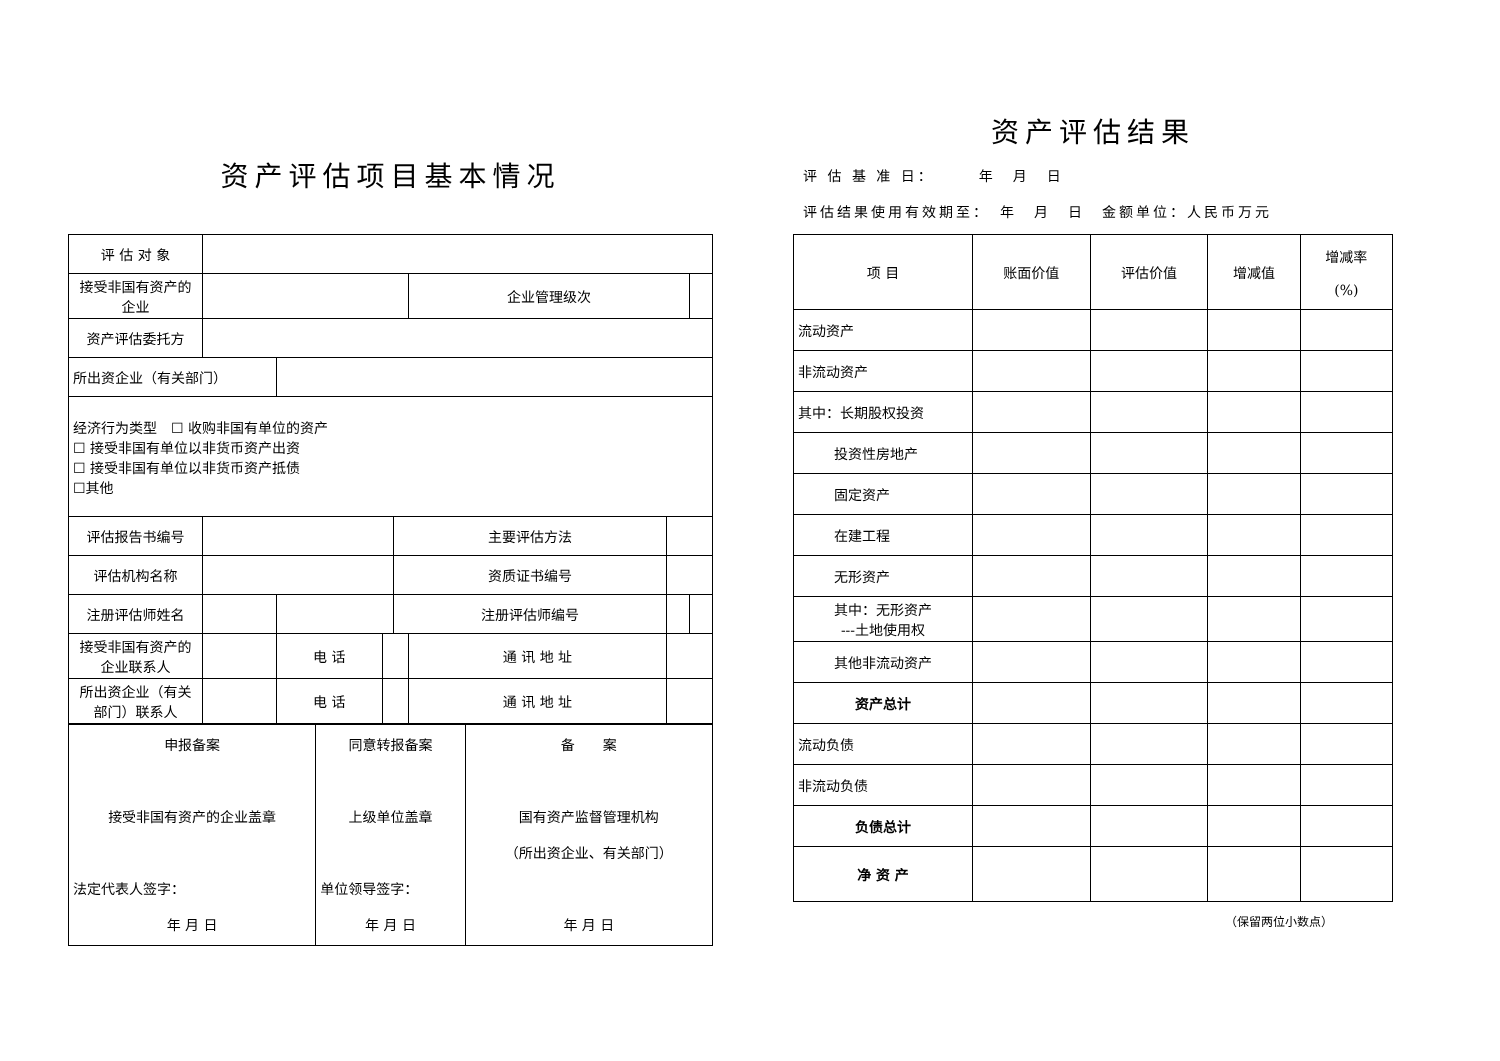资产评估项目基本情况
| 评 估 对 象 | | | | | | | |
| 接受非国有资产的企业 | | | | | 企业管理级次 | | |
| 资产评估委托方 | | | | | | | |
| 所出资企业（有关部门） | | | | | | | |
| 经济行为类型 ☐ 收购非国有单位的资产 ☐ 接受非国有单位以非货币资产出资 ☐ 接受非国有单位以非货币资产抵债 ☐其他 | | | | | | | |
| 评估报告书编号 | | | | 主要评估方法 | | | |
| 评估机构名称 | | | | 资质证书编号 | | | |
| 注册评估师姓名 | | | | 注册评估师编号 | | | |
| 接受非国有资产的企业联系人 | | 电 话 | | | 通 讯 地 址 | | |
| 所出资企业（有关部门）联系人 | | 电 话 | | | 通 讯 地 址 | | |
| 申报备案 接受非国有资产的企业盖章 法定代表人签字： 年 月 日 | 同意转报备案 上级单位盖章 单位领导签字： 年 月 日 | 备 案 国有资产监督管理机构 （所出资企业、有关部门） 年 月 日 |
资产评估结果
评 估 基 准 日：　　　年　月　日
评估结果使用有效期至：　年　月　日　金额单位：人民币万元
| 项 目 | 账面价值 | 评估价值 | 增减值 | 增减率 (%) |
| --- | --- | --- | --- | --- |
| 流动资产 | | | | |
| 非流动资产 | | | | |
| 其中：长期股权投资 | | | | |
| 投资性房地产 | | | | |
| 固定资产 | | | | |
| 在建工程 | | | | |
| 无形资产 | | | | |
| 其中：无形资产 ---土地使用权 | | | | |
| 其他非流动资产 | | | | |
| 资产总计 | | | | |
| 流动负债 | | | | |
| 非流动负债 | | | | |
| 负债总计 | | | | |
| 净 资 产 | | | | |
（保留两位小数点）